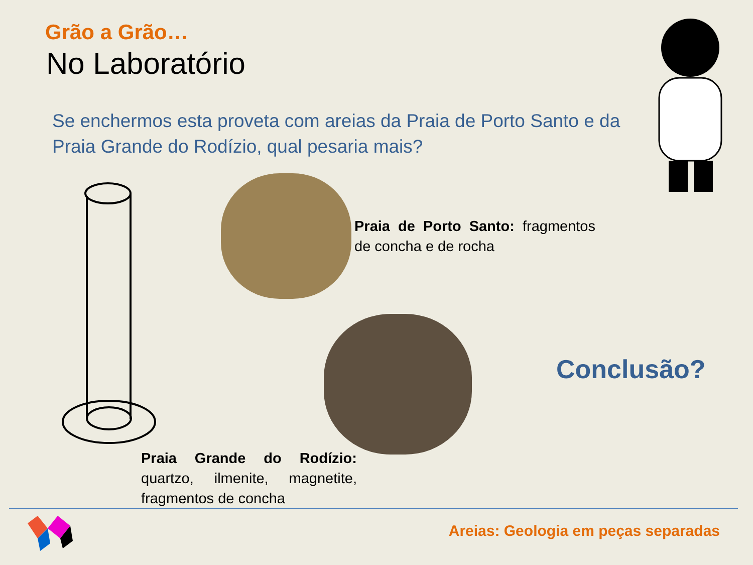Grão a Grão…
No Laboratório
Se enchermos esta proveta com areias da Praia de Porto Santo e da Praia Grande do Rodízio, qual pesaria mais?
Praia de Porto Santo: fragmentos de concha e de rocha
Conclusão?
Praia Grande do Rodízio: quartzo, ilmenite, magnetite, fragmentos de concha
Areias: Geologia em peças separadas